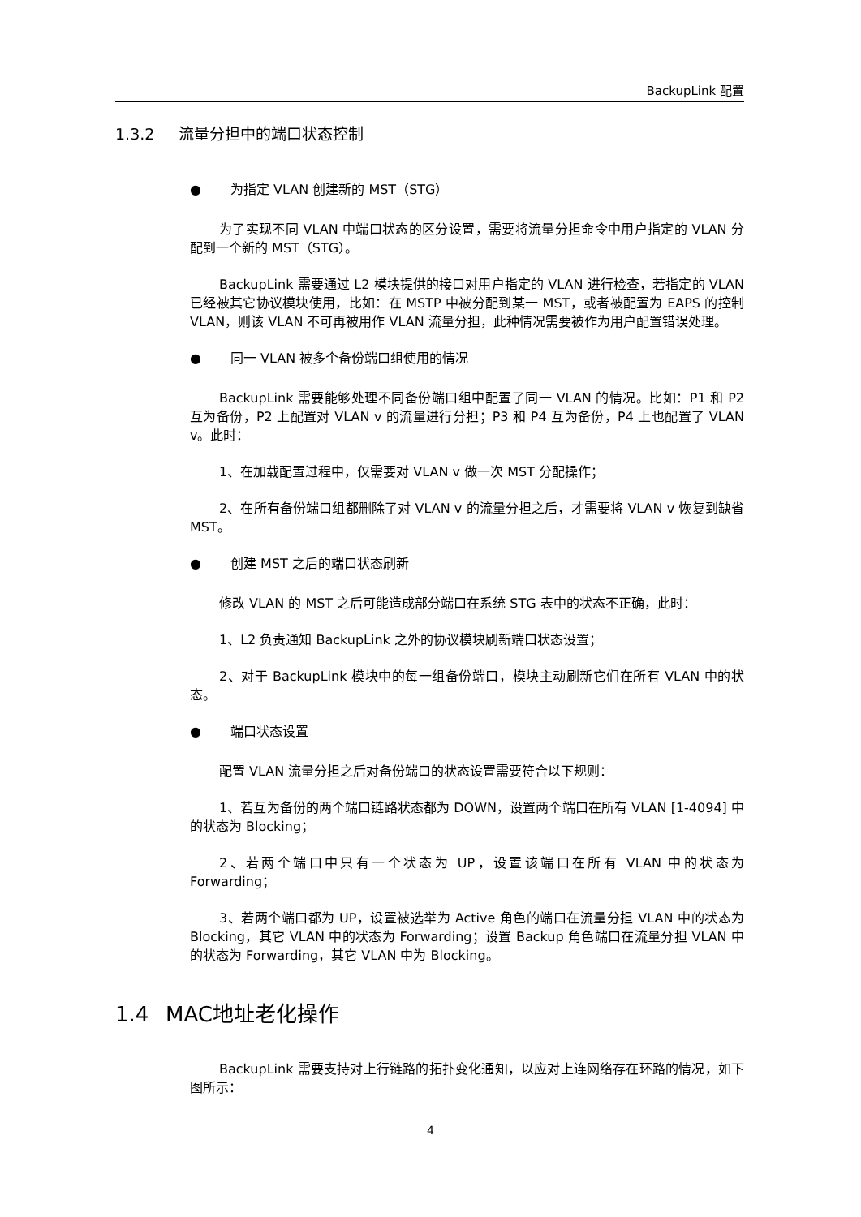BackupLink 配置
1.3.2 流量分担中的端口状态控制
● 为指定 VLAN 创建新的 MST（STG）
为了实现不同 VLAN 中端口状态的区分设置，需要将流量分担命令中用户指定的 VLAN 分配到一个新的 MST（STG）。
BackupLink 需要通过 L2 模块提供的接口对用户指定的 VLAN 进行检查，若指定的 VLAN 已经被其它协议模块使用，比如：在 MSTP 中被分配到某一 MST，或者被配置为 EAPS 的控制 VLAN，则该 VLAN 不可再被用作 VLAN 流量分担，此种情况需要被作为用户配置错误处理。
● 同一 VLAN 被多个备份端口组使用的情况
BackupLink 需要能够处理不同备份端口组中配置了同一 VLAN 的情况。比如：P1 和 P2 互为备份，P2 上配置对 VLAN v 的流量进行分担；P3 和 P4 互为备份，P4 上也配置了 VLAN v。此时：
1、在加载配置过程中，仅需要对 VLAN v 做一次 MST 分配操作；
2、在所有备份端口组都删除了对 VLAN v 的流量分担之后，才需要将 VLAN v 恢复到缺省 MST。
● 创建 MST 之后的端口状态刷新
修改 VLAN 的 MST 之后可能造成部分端口在系统 STG 表中的状态不正确，此时：
1、L2 负责通知 BackupLink 之外的协议模块刷新端口状态设置；
2、对于 BackupLink 模块中的每一组备份端口，模块主动刷新它们在所有 VLAN 中的状态。
● 端口状态设置
配置 VLAN 流量分担之后对备份端口的状态设置需要符合以下规则：
1、若互为备份的两个端口链路状态都为 DOWN，设置两个端口在所有 VLAN [1-4094] 中的状态为 Blocking；
2、若两个端口中只有一个状态为 UP，设置该端口在所有 VLAN 中的状态为 Forwarding；
3、若两个端口都为 UP，设置被选举为 Active 角色的端口在流量分担 VLAN 中的状态为 Blocking，其它 VLAN 中的状态为 Forwarding；设置 Backup 角色端口在流量分担 VLAN 中的状态为 Forwarding，其它 VLAN 中为 Blocking。
1.4 MAC地址老化操作
BackupLink 需要支持对上行链路的拓扑变化通知，以应对上连网络存在环路的情况，如下图所示：
4